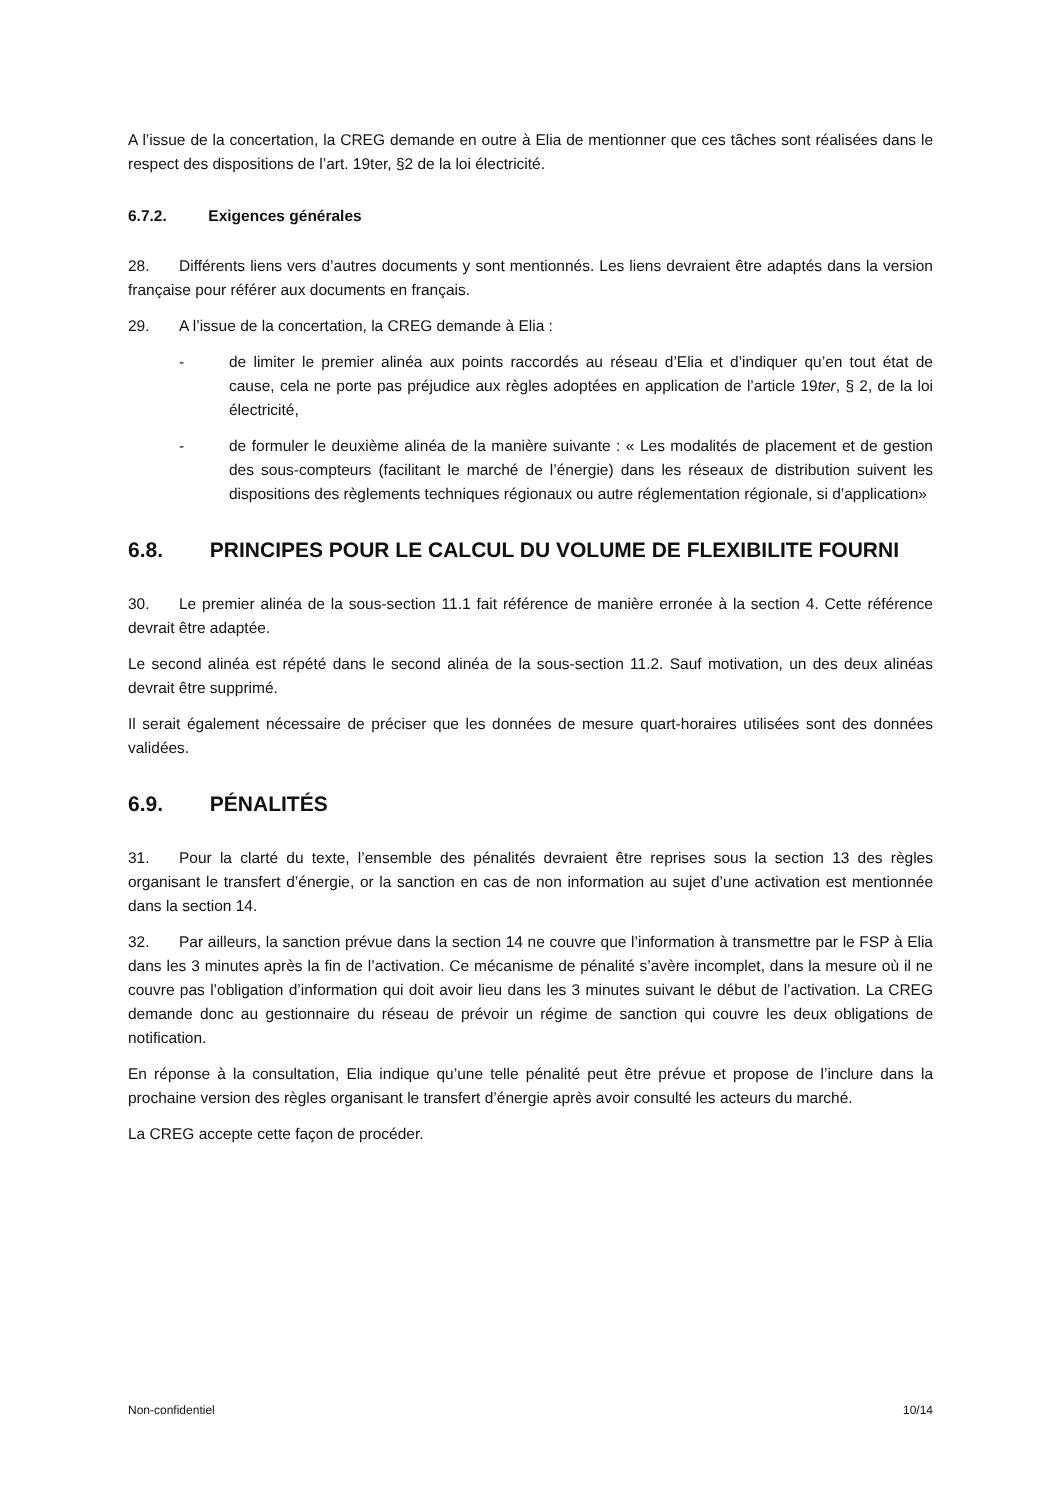A l’issue de la concertation, la CREG demande en outre à Elia de mentionner que ces tâches sont réalisées dans le respect des dispositions de l’art. 19ter, §2 de la loi électricité.
6.7.2. Exigences générales
28. Différents liens vers d’autres documents y sont mentionnés. Les liens devraient être adaptés dans la version française pour référer aux documents en français.
29. A l’issue de la concertation, la CREG demande à Elia :
- de limiter le premier alinéa aux points raccordés au réseau d’Elia et d’indiquer qu’en tout état de cause, cela ne porte pas préjudice aux règles adoptées en application de l’article 19ter, § 2, de la loi électricité,
- de formuler le deuxième alinéa de la manière suivante : « Les modalités de placement et de gestion des sous-compteurs (facilitant le marché de l’énergie) dans les réseaux de distribution suivent les dispositions des règlements techniques régionaux ou autre réglementation régionale, si d’application»
6.8. PRINCIPES POUR LE CALCUL DU VOLUME DE FLEXIBILITE FOURNI
30. Le premier alinéa de la sous-section 11.1 fait référence de manière erronée à la section 4. Cette référence devrait être adaptée.
Le second alinéa est répété dans le second alinéa de la sous-section 11.2. Sauf motivation, un des deux alinéas devrait être supprimé.
Il serait également nécessaire de préciser que les données de mesure quart-horaires utilisées sont des données validées.
6.9. PÉNALITÉS
31. Pour la clarté du texte, l’ensemble des pénalités devraient être reprises sous la section 13 des règles organisant le transfert d’énergie, or la sanction en cas de non information au sujet d’une activation est mentionnée dans la section 14.
32. Par ailleurs, la sanction prévue dans la section 14 ne couvre que l’information à transmettre par le FSP à Elia dans les 3 minutes après la fin de l’activation. Ce mécanisme de pénalité s’avère incomplet, dans la mesure où il ne couvre pas l’obligation d’information qui doit avoir lieu dans les 3 minutes suivant le début de l’activation. La CREG demande donc au gestionnaire du réseau de prévoir un régime de sanction qui couvre les deux obligations de notification.
En réponse à la consultation, Elia indique qu’une telle pénalité peut être prévue et propose de l’inclure dans la prochaine version des règles organisant le transfert d’énergie après avoir consulté les acteurs du marché.
La CREG accepte cette façon de procéder.
Non-confidentiel 10/14